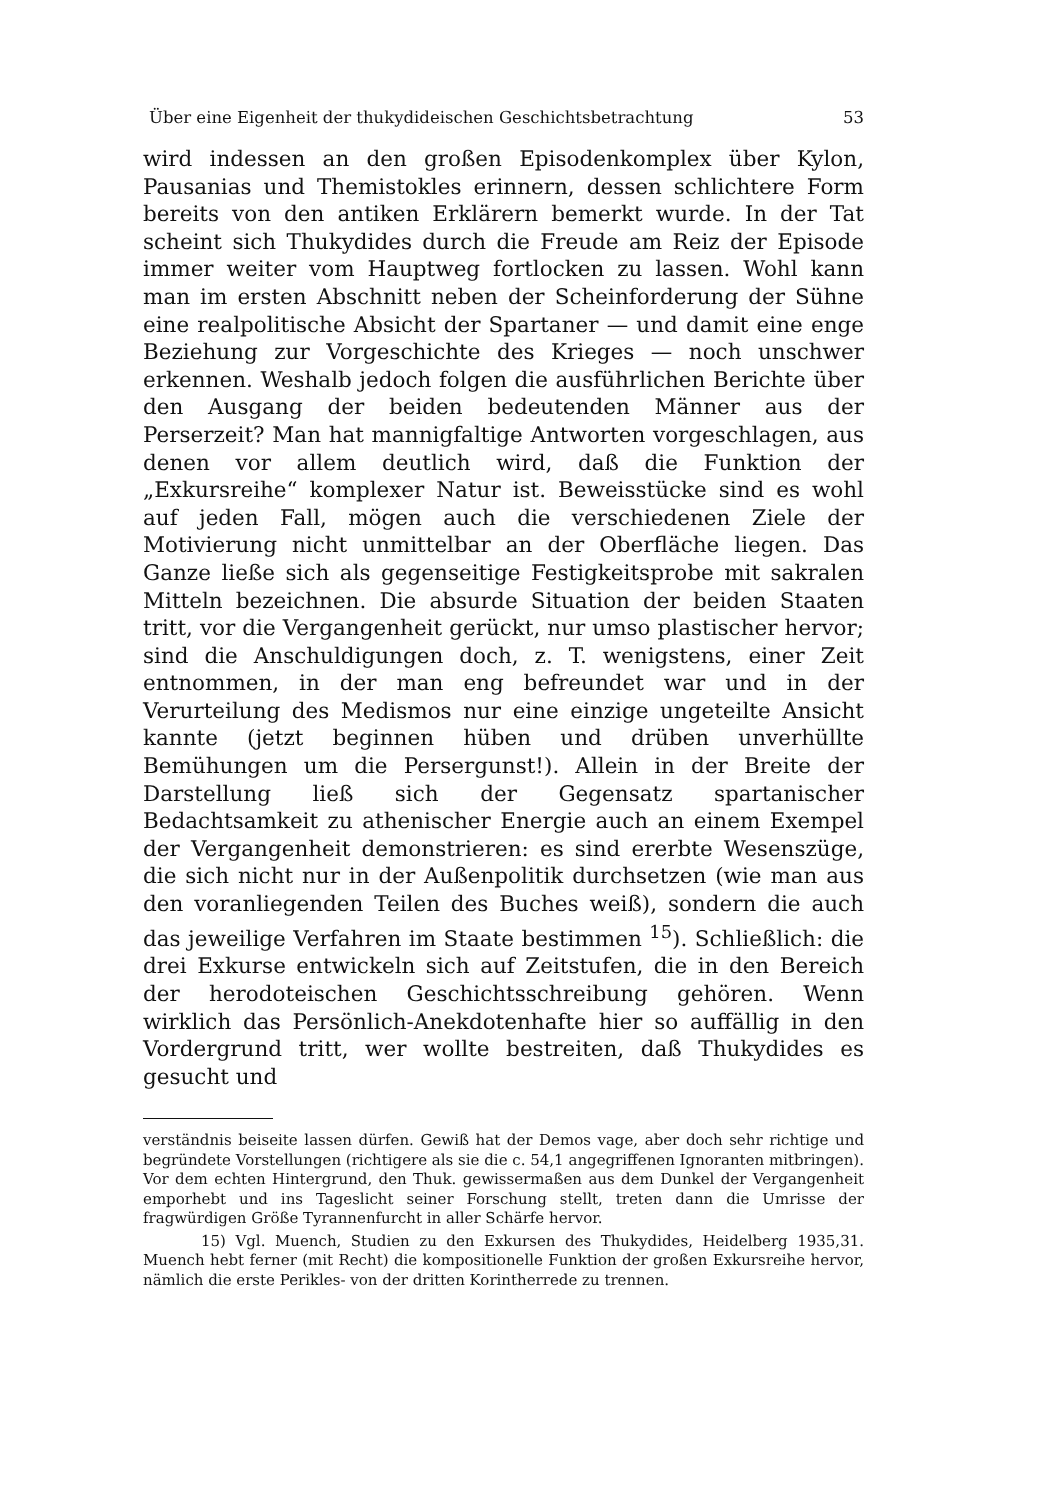Über eine Eigenheit der thukydideischen Geschichtsbetrachtung 53
wird indessen an den großen Episodenkomplex über Kylon, Pausanias und Themistokles erinnern, dessen schlichtere Form bereits von den antiken Erklärern bemerkt wurde. In der Tat scheint sich Thukydides durch die Freude am Reiz der Episode immer weiter vom Hauptweg fortlocken zu lassen. Wohl kann man im ersten Abschnitt neben der Scheinforderung der Sühne eine realpolitische Absicht der Spartaner — und damit eine enge Beziehung zur Vorgeschichte des Krieges — noch unschwer erkennen. Weshalb jedoch folgen die ausführlichen Berichte über den Ausgang der beiden bedeutenden Männer aus der Perserzeit? Man hat mannigfaltige Antworten vorgeschlagen, aus denen vor allem deutlich wird, daß die Funktion der „Exkursreihe“ komplexer Natur ist. Beweisstücke sind es wohl auf jeden Fall, mögen auch die verschiedenen Ziele der Motivierung nicht unmittelbar an der Oberfläche liegen. Das Ganze ließe sich als gegenseitige Festigkeitsprobe mit sakralen Mitteln bezeichnen. Die absurde Situation der beiden Staaten tritt, vor die Vergangenheit gerückt, nur umso plastischer hervor; sind die Anschuldigungen doch, z. T. wenigstens, einer Zeit entnommen, in der man eng befreundet war und in der Verurteilung des Medismos nur eine einzige ungeteilte Ansicht kannte (jetzt beginnen hüben und drüben unverhüllte Bemühungen um die Persergunst!). Allein in der Breite der Darstellung ließ sich der Gegensatz spartanischer Bedachtsamkeit zu athenischer Energie auch an einem Exempel der Vergangenheit demonstrieren: es sind ererbte Wesenszüge, die sich nicht nur in der Außenpolitik durchsetzen (wie man aus den voranliegenden Teilen des Buches weiß), sondern die auch das jeweilige Verfahren im Staate bestimmen <sup>15</sup>). Schließlich: die drei Exkurse entwickeln sich auf Zeitstufen, die in den Bereich der herodoteischen Geschichtsschreibung gehören. Wenn wirklich das Persönlich-Anekdotenhafte hier so auffällig in den Vordergrund tritt, wer wollte bestreiten, daß Thukydides es gesucht und
verständnis beiseite lassen dürfen. Gewiß hat der Demos vage, aber doch sehr richtige und begründete Vorstellungen (richtigere als sie die c. 54,1 angegriffenen Ignoranten mitbringen). Vor dem echten Hintergrund, den Thuk. gewissermaßen aus dem Dunkel der Vergangenheit emporhebt und ins Tageslicht seiner Forschung stellt, treten dann die Umrisse der fragwürdigen Größe Tyrannenfurcht in aller Schärfe hervor.
15) Vgl. Muench, Studien zu den Exkursen des Thukydides, Heidelberg 1935,31. Muench hebt ferner (mit Recht) die kompositionelle Funktion der großen Exkursreihe hervor, nämlich die erste Perikles- von der dritten Korintherrede zu trennen.